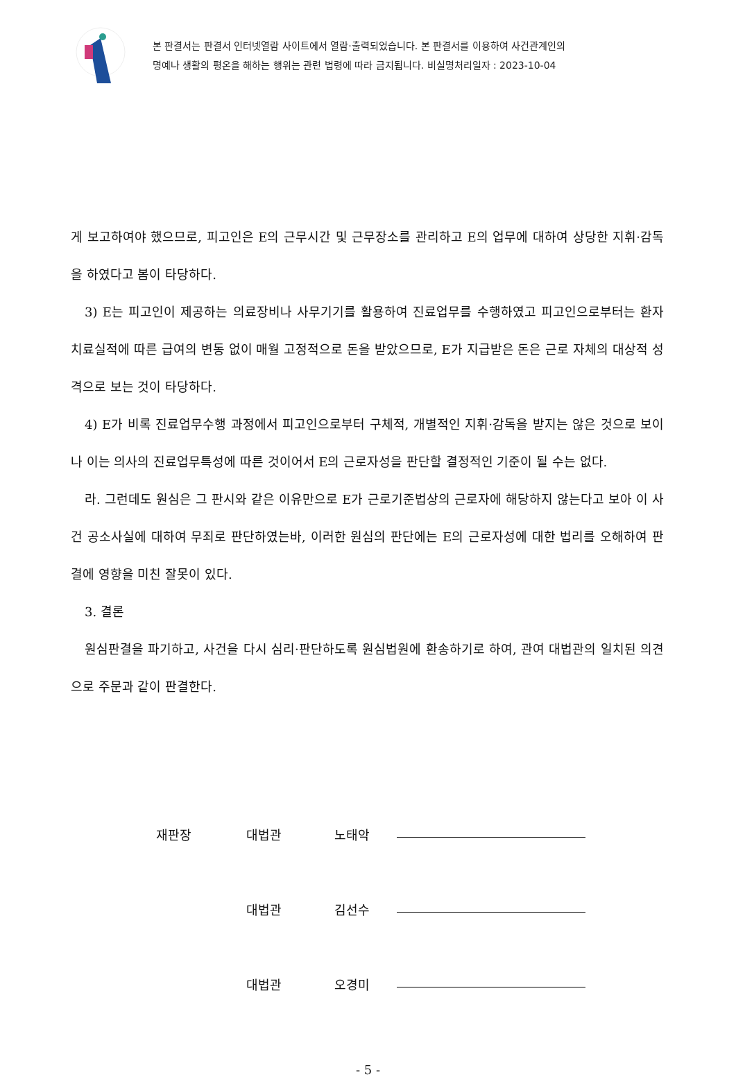본 판결서는 판결서 인터넷열람 사이트에서 열람·출력되었습니다. 본 판결서를 이용하여 사건관계인의
명예나 생활의 평온을 해하는 행위는 관련 법령에 따라 금지됩니다. 비실명처리일자 : 2023-10-04
게 보고하여야 했으므로, 피고인은 E의 근무시간 및 근무장소를 관리하고 E의 업무에 대하여 상당한 지휘·감독을 하였다고 봄이 타당하다.
3) E는 피고인이 제공하는 의료장비나 사무기기를 활용하여 진료업무를 수행하였고 피고인으로부터는 환자 치료실적에 따른 급여의 변동 없이 매월 고정적으로 돈을 받았으므로, E가 지급받은 돈은 근로 자체의 대상적 성격으로 보는 것이 타당하다.
4) E가 비록 진료업무수행 과정에서 피고인으로부터 구체적, 개별적인 지휘·감독을 받지는 않은 것으로 보이나 이는 의사의 진료업무특성에 따른 것이어서 E의 근로자성을 판단할 결정적인 기준이 될 수는 없다.
라. 그런데도 원심은 그 판시와 같은 이유만으로 E가 근로기준법상의 근로자에 해당하지 않는다고 보아 이 사건 공소사실에 대하여 무죄로 판단하였는바, 이러한 원심의 판단에는 E의 근로자성에 대한 법리를 오해하여 판결에 영향을 미친 잘못이 있다.
3. 결론
원심판결을 파기하고, 사건을 다시 심리·판단하도록 원심법원에 환송하기로 하여, 관여 대법관의 일치된 의견으로 주문과 같이 판결한다.
재판장 대법관 노태악
대법관 김선수
대법관 오경미
- 5 -